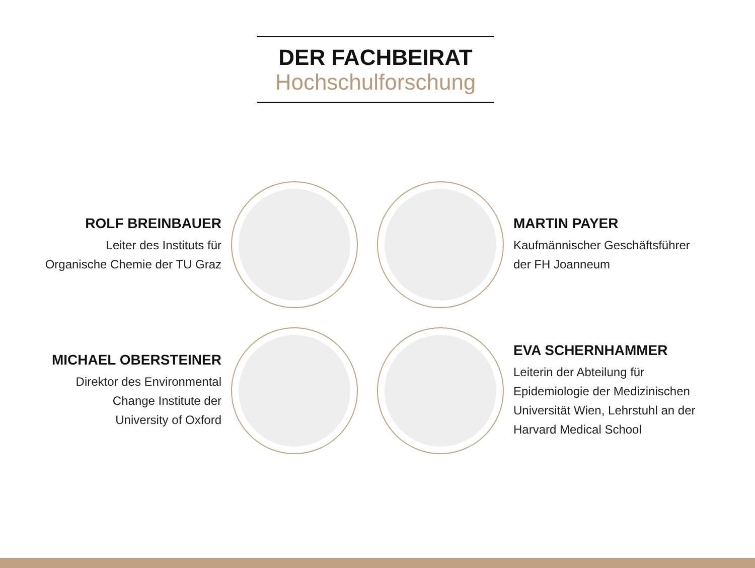DER FACHBEIRAT
Hochschulforschung
ROLF BREINBAUER
Leiter des Instituts für
Organische Chemie der TU Graz
MARTIN PAYER
Kaufmännischer Geschäftsführer
der FH Joanneum
MICHAEL OBERSTEINER
Direktor des Environmental
Change Institute der
University of Oxford
EVA SCHERNHAMMER
Leiterin der Abteilung für
Epidemiologie der Medizinischen
Universität Wien, Lehrstuhl an der
Harvard Medical School